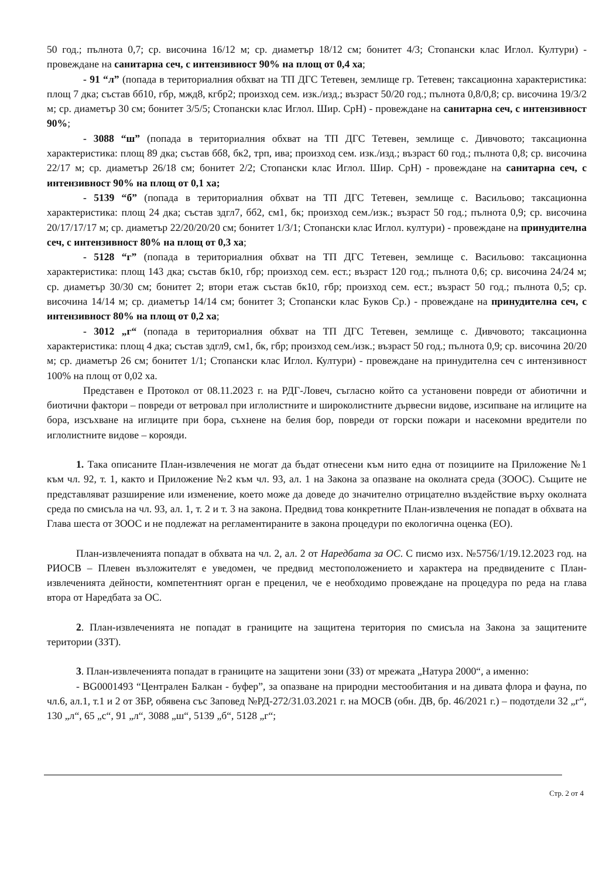50 год.; пълнота 0,7; ср. височина 16/12 м; ср. диаметър 18/12 см; бонитет 4/3; Стопански клас Иглол. Култури) - провеждане на санитарна сеч, с интензивност 90% на площ от 0,4 ха;
- 91 “л” (попада в териториалния обхват на ТП ДГС Тетевен, землище гр. Тетевен; таксационна характеристика: площ 7 дка; състав бб10, гбр, мжд8, кгбр2; произход сем. изк./изд.; възраст 50/20 год.; пълнота 0,8/0,8; ср. височина 19/3/2 м; ср. диаметър 30 см; бонитет 3/5/5; Стопански клас Иглол. Шир. СрН) - провеждане на санитарна сеч, с интензивност 90%;
- 3088 “ш” (попада в териториалния обхват на ТП ДГС Тетевен, землище с. Дивчовото; таксационна характеристика: площ 89 дка; състав бб8, бк2, трп, ива; произход сем. изк./изд.; възраст 60 год.; пълнота 0,8; ср. височина 22/17 м; ср. диаметър 26/18 см; бонитет 2/2; Стопански клас Иглол. Шир. СрН) - провеждане на санитарна сеч, с интензивност 90% на площ от 0,1 ха;
- 5139 “б” (попада в териториалния обхват на ТП ДГС Тетевен, землище с. Васильово; таксационна характеристика: площ 24 дка; състав здгл7, бб2, см1, бк; произход сем./изк.; възраст 50 год.; пълнота 0,9; ср. височина 20/17/17/17 м; ср. диаметър 22/20/20/20 см; бонитет 1/3/1; Стопански клас Иглол. култури) - провеждане на принудителна сеч, с интензивност 80% на площ от 0,3 ха;
- 5128 “г” (попада в териториалния обхват на ТП ДГС Тетевен, землище с. Васильово: таксационна характеристика: площ 143 дка; състав бк10, гбр; произход сем. ест.; възраст 120 год.; пълнота 0,6; ср. височина 24/24 м; ср. диаметър 30/30 см; бонитет 2; втори етаж състав бк10, гбр; произход сем. ест.; възраст 50 год.; пълнота 0,5; ср. височина 14/14 м; ср. диаметър 14/14 см; бонитет 3; Стопански клас Буков Ср.) - провеждане на принудителна сеч, с интензивност 80% на площ от 0,2 ха;
- 3012 „г“ (попада в териториалния обхват на ТП ДГС Тетевен, землище с. Дивчовото; таксационна характеристика: площ 4 дка; състав здгл9, см1, бк, гбр; произход сем./изк.; възраст 50 год.; пълнота 0,9; ср. височина 20/20 м; ср. диаметър 26 см; бонитет 1/1; Стопански клас Иглол. Култури) - провеждане на принудителна сеч с интензивност 100% на площ от 0,02 ха.
Представен е Протокол от 08.11.2023 г. на РДГ-Ловеч, съгласно който са установени повреди от абиотични и биотични фактори – повреди от ветровал при иглолистните и широколистните дървесни видове, изсипване на иглиците на бора, изсъхване на иглиците при бора, съхнене на белия бор, повреди от горски пожари и насекомни вредители по иглолистните видове – корояди.
1. Така описаните План-извлечения не могат да бъдат отнесени към нито една от позициите на Приложение №1 към чл. 92, т. 1, както и Приложение №2 към чл. 93, ал. 1 на Закона за опазване на околната среда (ЗООС). Същите не представляват разширение или изменение, което може да доведе до значително отрицателно въздействие върху околната среда по смисъла на чл. 93, ал. 1, т. 2 и т. 3 на закона. Предвид това конкретните План-извлечения не попадат в обхвата на Глава шеста от ЗООС и не подлежат на регламентираните в закона процедури по екологична оценка (ЕО).
План-извлеченията попадат в обхвата на чл. 2, ал. 2 от Наредбата за ОС. С писмо изх. №5756/1/19.12.2023 год. на РИОСВ – Плевен възложителят е уведомен, че предвид местоположението и характера на предвидените с План-извлеченията дейности, компетентният орган е преценил, че е необходимо провеждане на процедура по реда на глава втора от Наредбата за ОС.
2. План-извлеченията не попадат в границите на защитена територия по смисъла на Закона за защитените територии (ЗЗТ).
3. План-извлеченията попадат в границите на защитени зони (ЗЗ) от мрежата „Натура 2000“, а именно:
- BG0001493 “Централен Балкан - буфер”, за опазване на природни местообитания и на дивата флора и фауна, по чл.6, ал.1, т.1 и 2 от ЗБР, обявена със Заповед №РД-272/31.03.2021 г. на МОСВ (обн. ДВ, бр. 46/2021 г.) – подотдели 32 „г“, 130 „л“, 65 „с“, 91 „л“, 3088 „ш“, 5139 „б“, 5128 „г“;
Стр. 2 от 4